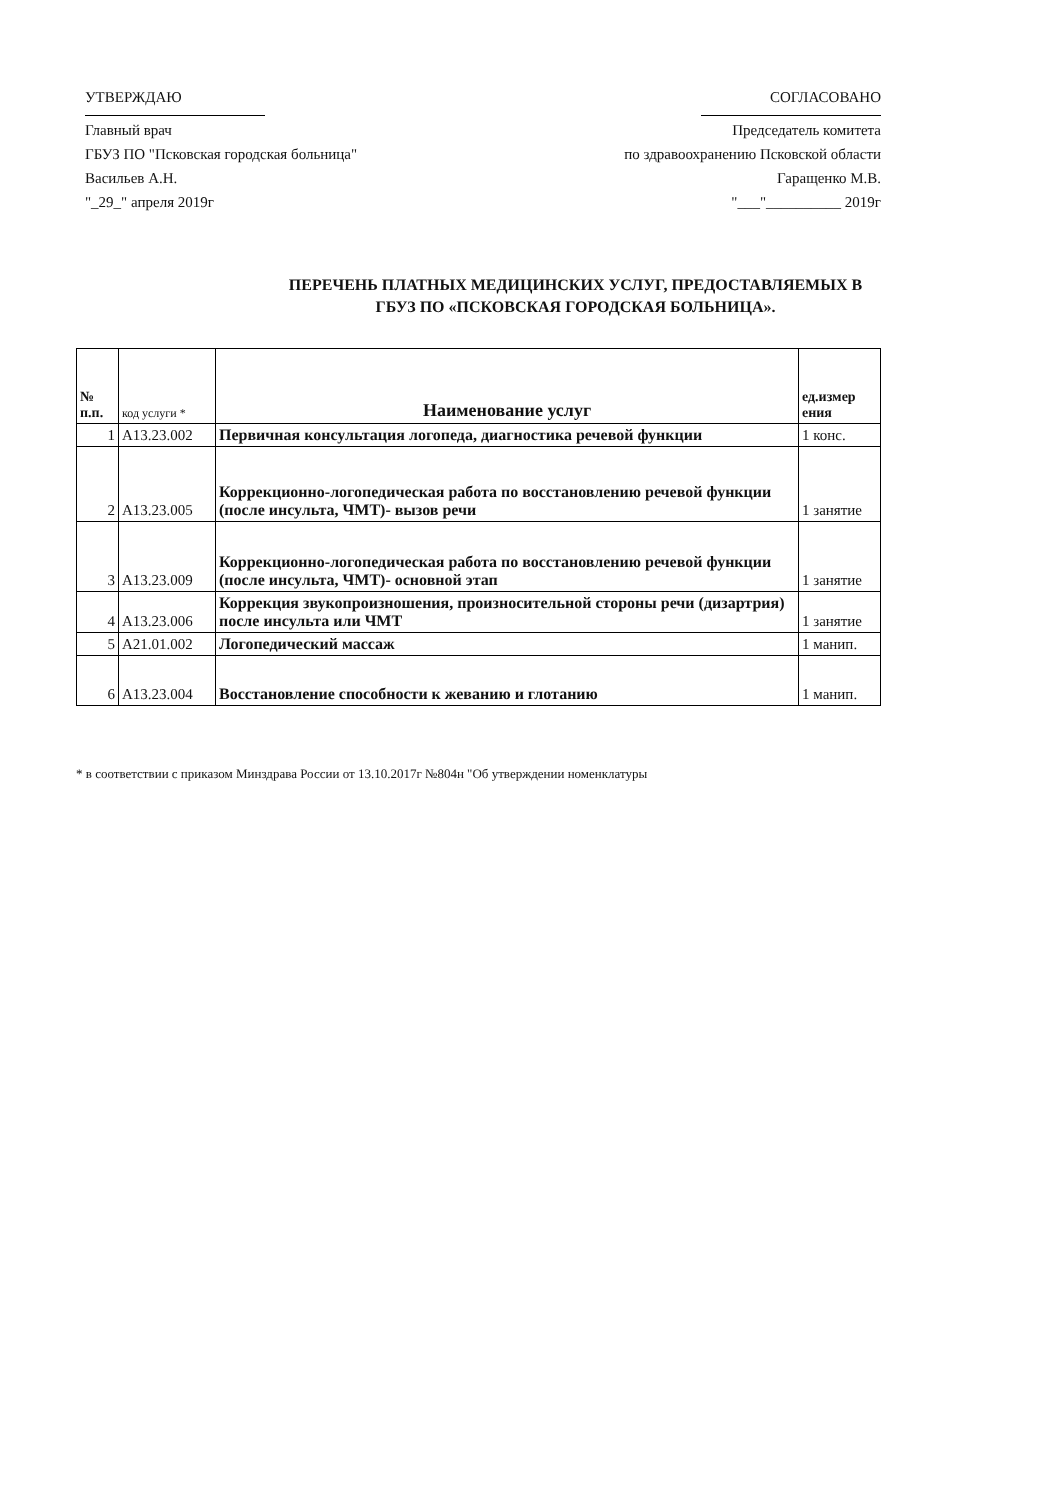УТВЕРЖДАЮ
Главный врач
ГБУЗ ПО "Псковская городская больница"
Васильев А.Н.
"_29_" апреля 2019г
СОГЛАСОВАНО
Председатель комитета
по здравоохранению Псковской области
Гаращенко М.В.
"___"__________ 2019г
ПЕРЕЧЕНЬ ПЛАТНЫХ МЕДИЦИНСКИХ УСЛУГ, ПРЕДОСТАВЛЯЕМЫХ В
ГБУЗ ПО «ПСКОВСКАЯ ГОРОДСКАЯ БОЛЬНИЦА».
| № п.п. | код услуги * | Наименование услуг | ед.измер ения |
| --- | --- | --- | --- |
| 1 | A13.23.002 | Первичная консультация логопеда, диагностика речевой функции | 1 конс. |
| 2 | A13.23.005 | Коррекционно-логопедическая работа по восстановлению речевой функции (после инсульта, ЧМТ)- вызов речи | 1 занятие |
| 3 | A13.23.009 | Коррекционно-логопедическая работа по восстановлению речевой функции (после инсульта, ЧМТ)- основной этап | 1 занятие |
| 4 | A13.23.006 | Коррекция звукопроизношения, произносительной стороны речи (дизартрия) после инсульта или ЧМТ | 1 занятие |
| 5 | A21.01.002 | Логопедический массаж | 1 манип. |
| 6 | A13.23.004 | Восстановление способности к жеванию и глотанию | 1 манип. |
* в соответствии с приказом Минздрава России от 13.10.2017г №804н "Об утверждении номенклатуры